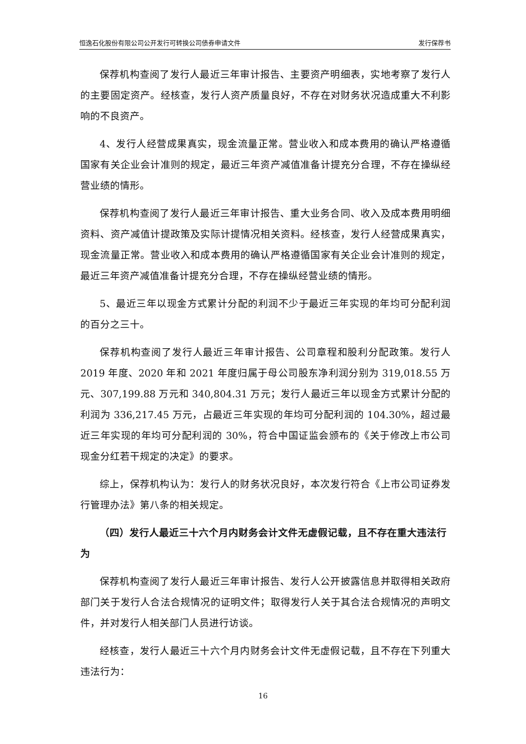恒逸石化股份有限公司公开发行可转换公司债券申请文件 发行保荐书
保荐机构查阅了发行人最近三年审计报告、主要资产明细表，实地考察了发行人的主要固定资产。经核查，发行人资产质量良好，不存在对财务状况造成重大不利影响的不良资产。
4、发行人经营成果真实，现金流量正常。营业收入和成本费用的确认严格遵循国家有关企业会计准则的规定，最近三年资产减值准备计提充分合理，不存在操纵经营业绩的情形。
保荐机构查阅了发行人最近三年审计报告、重大业务合同、收入及成本费用明细资料、资产减值计提政策及实际计提情况相关资料。经核查，发行人经营成果真实，现金流量正常。营业收入和成本费用的确认严格遵循国家有关企业会计准则的规定，最近三年资产减值准备计提充分合理，不存在操纵经营业绩的情形。
5、最近三年以现金方式累计分配的利润不少于最近三年实现的年均可分配利润的百分之三十。
保荐机构查阅了发行人最近三年审计报告、公司章程和股利分配政策。发行人 2019 年度、2020 年和 2021 年度归属于母公司股东净利润分别为 319,018.55 万元、307,199.88 万元和 340,804.31 万元；发行人最近三年以现金方式累计分配的利润为 336,217.45 万元，占最近三年实现的年均可分配利润的 104.30%，超过最近三年实现的年均可分配利润的 30%，符合中国证监会颁布的《关于修改上市公司现金分红若干规定的决定》的要求。
综上，保荐机构认为：发行人的财务状况良好，本次发行符合《上市公司证券发行管理办法》第八条的相关规定。
（四）发行人最近三十六个月内财务会计文件无虚假记载，且不存在重大违法行为
保荐机构查阅了发行人最近三年审计报告、发行人公开披露信息并取得相关政府部门关于发行人合法合规情况的证明文件；取得发行人关于其合法合规情况的声明文件，并对发行人相关部门人员进行访谈。
经核查，发行人最近三十六个月内财务会计文件无虚假记载，且不存在下列重大违法行为：
16